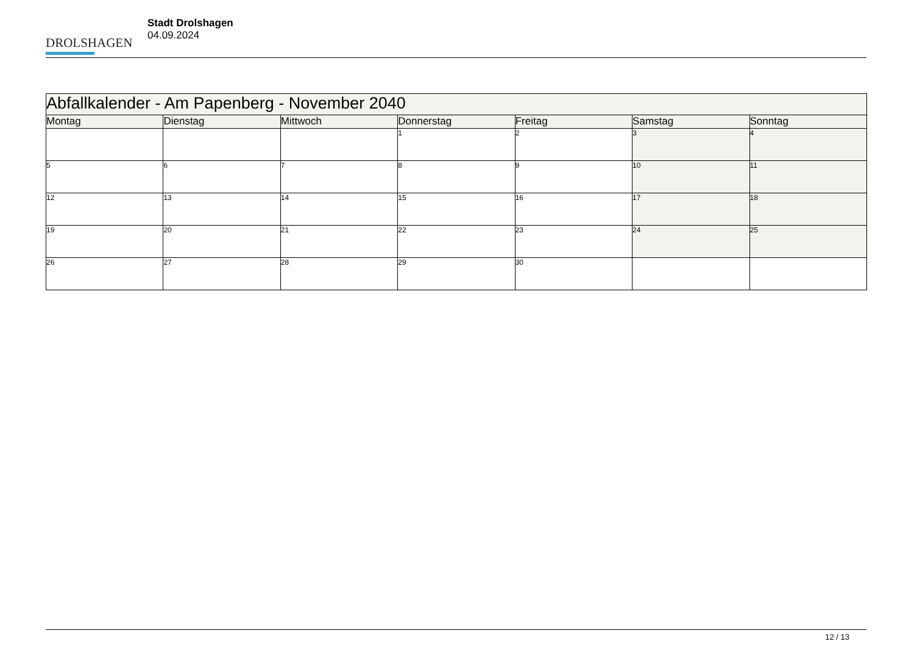DROLSHAGEN
Stadt Drolshagen
04.09.2024
| Abfallkalender - Am Papenberg - November 2040 | | | | | | |
| --- | --- | --- | --- | --- | --- | --- |
| Montag | Dienstag | Mittwoch | Donnerstag | Freitag | Samstag | Sonntag |
| | | | 1 | 2 | 3 | 4 |
| 5 | 6 | 7 | 8 | 9 | 10 | 11 |
| 12 | 13 | 14 | 15 | 16 | 17 | 18 |
| 19 | 20 | 21 | 22 | 23 | 24 | 25 |
| 26 | 27 | 28 | 29 | 30 | | |
12 / 13